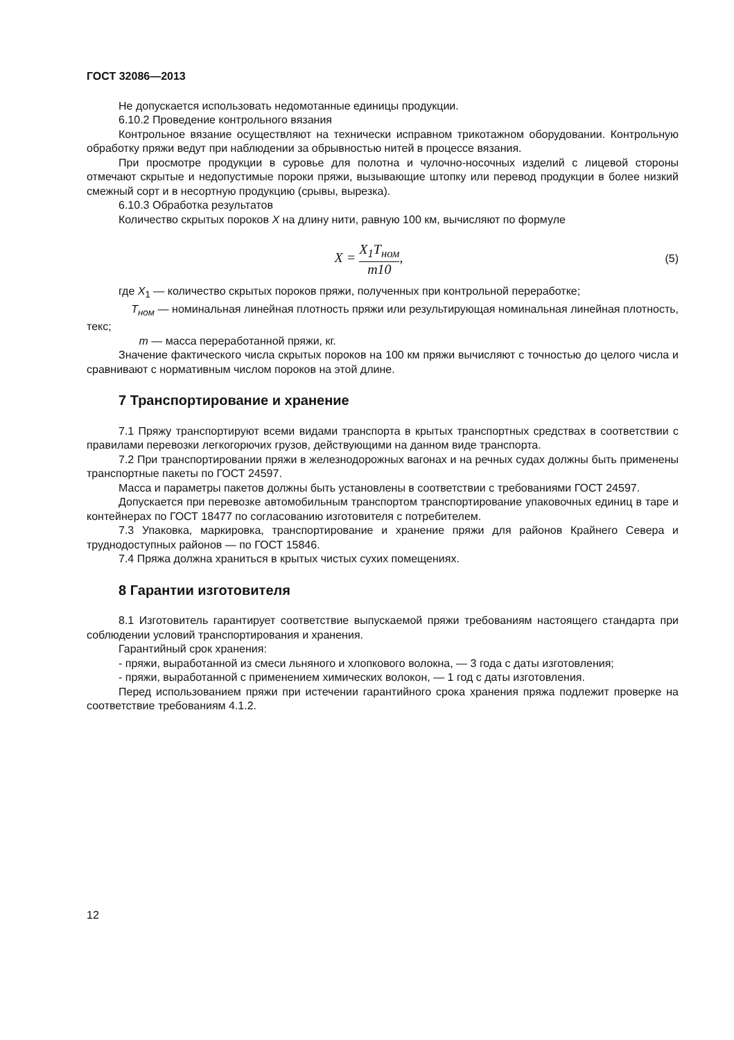ГОСТ 32086—2013
Не допускается использовать недомотанные единицы продукции.
6.10.2 Проведение контрольного вязания
Контрольное вязание осуществляют на технически исправном трикотажном оборудовании. Контрольную обработку пряжи ведут при наблюдении за обрывностью нитей в процессе вязания.
При просмотре продукции в суровье для полотна и чулочно-носочных изделий с лицевой стороны отмечают скрытые и недопустимые пороки пряжи, вызывающие штопку или перевод продукции в более низкий смежный сорт и в несортную продукцию (срывы, вырезка).
6.10.3 Обработка результатов
Количество скрытых пороков X на длину нити, равную 100 км, вычисляют по формуле
X = X<sub>1</sub>T<sub>ном</sub> m10,
(5)
где X<sub>1</sub> — количество скрытых пороков пряжи, полученных при контрольной переработке;
T<sub>ном</sub> — номинальная линейная плотность пряжи или результирующая номинальная линейная плотность, текс;
m — масса переработанной пряжи, кг.
Значение фактического числа скрытых пороков на 100 км пряжи вычисляют с точностью до целого числа и сравнивают с нормативным числом пороков на этой длине.
7 Транспортирование и хранение
7.1 Пряжу транспортируют всеми видами транспорта в крытых транспортных средствах в соответствии с правилами перевозки легкогорючих грузов, действующими на данном виде транспорта.
7.2 При транспортировании пряжи в железнодорожных вагонах и на речных судах должны быть применены транспортные пакеты по ГОСТ 24597.
Масса и параметры пакетов должны быть установлены в соответствии с требованиями ГОСТ 24597.
Допускается при перевозке автомобильным транспортом транспортирование упаковочных единиц в таре и контейнерах по ГОСТ 18477 по согласованию изготовителя с потребителем.
7.3 Упаковка, маркировка, транспортирование и хранение пряжи для районов Крайнего Севера и труднодоступных районов — по ГОСТ 15846.
7.4 Пряжа должна храниться в крытых чистых сухих помещениях.
8 Гарантии изготовителя
8.1 Изготовитель гарантирует соответствие выпускаемой пряжи требованиям настоящего стандарта при соблюдении условий транспортирования и хранения.
Гарантийный срок хранения:
- пряжи, выработанной из смеси льняного и хлопкового волокна, — 3 года с даты изготовления;
- пряжи, выработанной с применением химических волокон, — 1 год с даты изготовления.
Перед использованием пряжи при истечении гарантийного срока хранения пряжа подлежит проверке на соответствие требованиям 4.1.2.
12